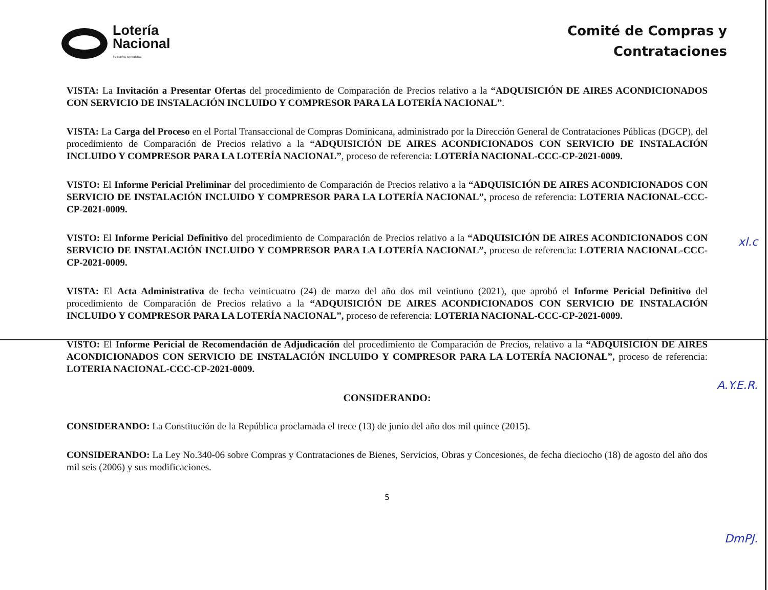Lotería
Nacional
Tu sueño, tu realidad
Comité de Compras y
Contrataciones
VISTA: La Invitación a Presentar Ofertas del procedimiento de Comparación de Precios relativo a la “ADQUISICIÓN DE AIRES ACONDICIONADOS CON SERVICIO DE INSTALACIÓN INCLUIDO Y COMPRESOR PARA LA LOTERÍA NACIONAL”.
VISTA: La Carga del Proceso en el Portal Transaccional de Compras Dominicana, administrado por la Dirección General de Contrataciones Públicas (DGCP), del procedimiento de Comparación de Precios relativo a la “ADQUISICIÓN DE AIRES ACONDICIONADOS CON SERVICIO DE INSTALACIÓN INCLUIDO Y COMPRESOR PARA LA LOTERÍA NACIONAL”, proceso de referencia: LOTERÍA NACIONAL-CCC-CP-2021-0009.
VISTO: El Informe Pericial Preliminar del procedimiento de Comparación de Precios relativo a la “ADQUISICIÓN DE AIRES ACONDICIONADOS CON SERVICIO DE INSTALACIÓN INCLUIDO Y COMPRESOR PARA LA LOTERÍA NACIONAL”, proceso de referencia: LOTERIA NACIONAL-CCC-CP-2021-0009.
VISTO: El Informe Pericial Definitivo del procedimiento de Comparación de Precios relativo a la “ADQUISICIÓN DE AIRES ACONDICIONADOS CON SERVICIO DE INSTALACIÓN INCLUIDO Y COMPRESOR PARA LA LOTERÍA NACIONAL”, proceso de referencia: LOTERIA NACIONAL-CCC-CP-2021-0009.
VISTA: El Acta Administrativa de fecha veinticuatro (24) de marzo del año dos mil veintiuno (2021), que aprobó el Informe Pericial Definitivo del procedimiento de Comparación de Precios relativo a la “ADQUISICIÓN DE AIRES ACONDICIONADOS CON SERVICIO DE INSTALACIÓN INCLUIDO Y COMPRESOR PARA LA LOTERÍA NACIONAL”, proceso de referencia: LOTERIA NACIONAL-CCC-CP-2021-0009.
VISTO: El Informe Pericial de Recomendación de Adjudicación del procedimiento de Comparación de Precios, relativo a la “ADQUISICIÓN DE AIRES ACONDICIONADOS CON SERVICIO DE INSTALACIÓN INCLUIDO Y COMPRESOR PARA LA LOTERÍA NACIONAL”, proceso de referencia: LOTERIA NACIONAL-CCC-CP-2021-0009.
CONSIDERANDO:
CONSIDERANDO: La Constitución de la República proclamada el trece (13) de junio del año dos mil quince (2015).
CONSIDERANDO: La Ley No.340-06 sobre Compras y Contrataciones de Bienes, Servicios, Obras y Concesiones, de fecha dieciocho (18) de agosto del año dos mil seis (2006) y sus modificaciones.
5
xl.c
A.Y.E.R.
DmPJ.